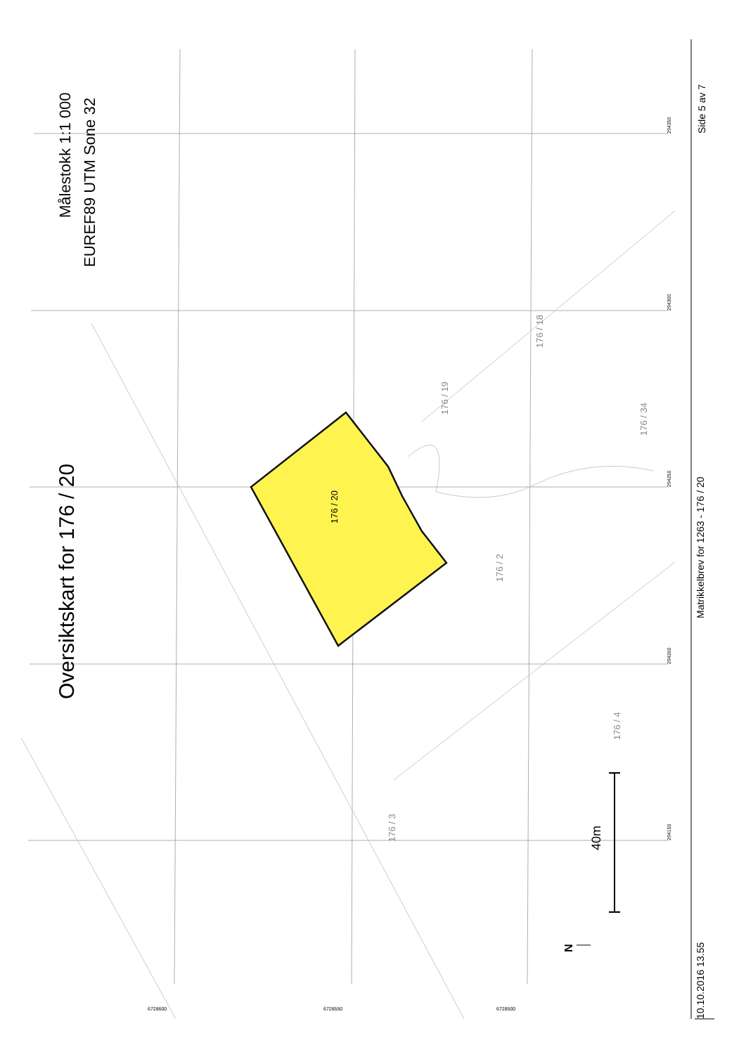Oversiktskart for 176 / 20
Målestokk 1:1 000
EUREF89 UTM Sone 32
176 / 20
176 / 19
176 / 18
176 / 34
176 / 2
176 / 4
176 / 3
40m
N
294350
294300
294250
294200
294150
6728600 6728550 6728500
10.10.2016 13.55
Matrikkelbrev for 1263 - 176 / 20
Side 5 av 7